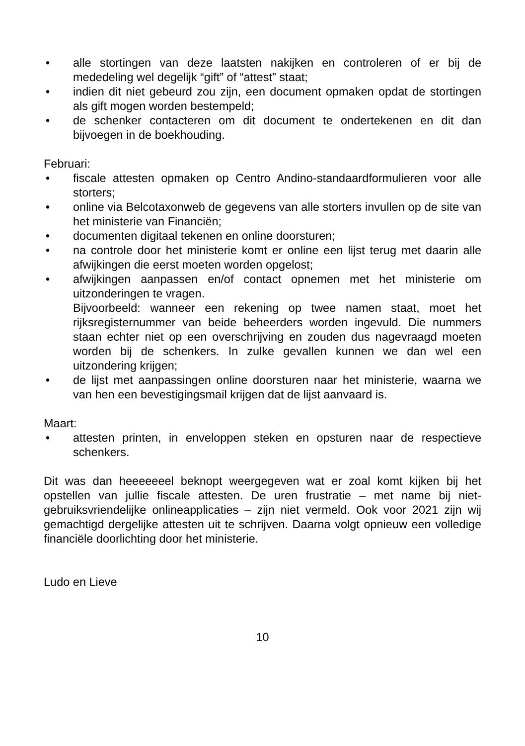• alle stortingen van deze laatsten nakijken en controleren of er bij de mededeling wel degelijk “gift” of “attest” staat;
• indien dit niet gebeurd zou zijn, een document opmaken opdat de stortingen als gift mogen worden bestempeld;
• de schenker contacteren om dit document te ondertekenen en dit dan bijvoegen in de boekhouding.
Februari:
• fiscale attesten opmaken op Centro Andino-standaardformulieren voor alle storters;
• online via Belcotaxonweb de gegevens van alle storters invullen op de site van het ministerie van Financiën;
• documenten digitaal tekenen en online doorsturen;
• na controle door het ministerie komt er online een lijst terug met daarin alle afwijkingen die eerst moeten worden opgelost;
• afwijkingen aanpassen en/of contact opnemen met het ministerie om uitzonderingen te vragen.
Bijvoorbeeld: wanneer een rekening op twee namen staat, moet het rijksregisternummer van beide beheerders worden ingevuld. Die nummers staan echter niet op een overschrijving en zouden dus nagevraagd moeten worden bij de schenkers. In zulke gevallen kunnen we dan wel een uitzondering krijgen;
• de lijst met aanpassingen online doorsturen naar het ministerie, waarna we van hen een bevestigingsmail krijgen dat de lijst aanvaard is.
Maart:
• attesten printen, in enveloppen steken en opsturen naar de respectieve schenkers.
Dit was dan heeeeeeel beknopt weergegeven wat er zoal komt kijken bij het opstellen van jullie fiscale attesten. De uren frustratie – met name bij niet-gebruiksvriendelijke onlineapplicaties – zijn niet vermeld. Ook voor 2021 zijn wij gemachtigd dergelijke attesten uit te schrijven. Daarna volgt opnieuw een volledige financiële doorlichting door het ministerie.
Ludo en Lieve
10